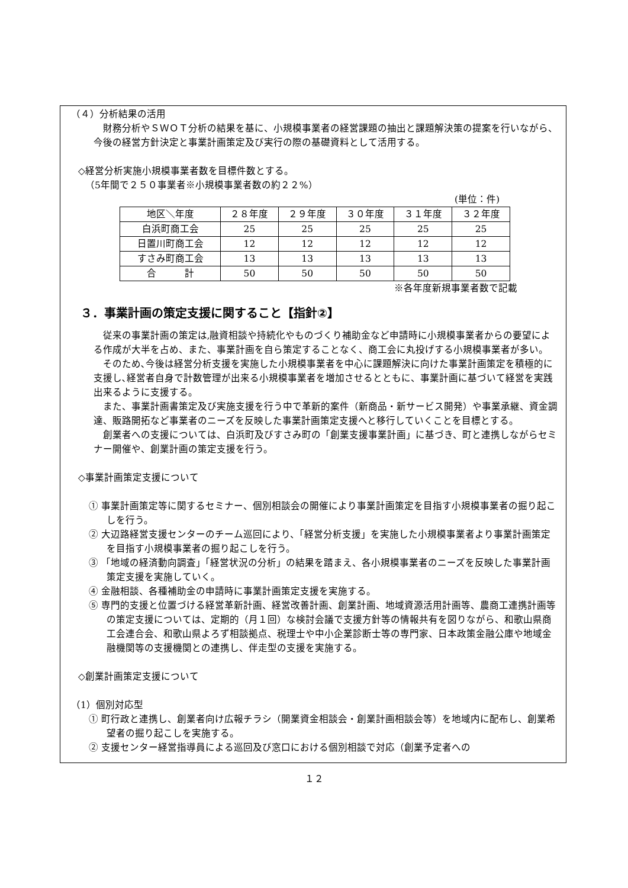（４）分析結果の活用
財務分析やＳＷＯＴ分析の結果を基に、小規模事業者の経営課題の抽出と課題解決策の提案を行いながら、今後の経営方針決定と事業計画策定及び実行の際の基礎資料として活用する。
◇経営分析実施小規模事業者数を目標件数とする。
（5年間で２５０事業者※小規模事業者数の約２２%）
(単位：件)
| 地区＼年度 | ２８年度 | ２９年度 | ３０年度 | ３１年度 | ３２年度 |
| --- | --- | --- | --- | --- | --- |
| 白浜町商工会 | 25 | 25 | 25 | 25 | 25 |
| 日置川町商工会 | 12 | 12 | 12 | 12 | 12 |
| すさみ町商工会 | 13 | 13 | 13 | 13 | 13 |
| 合 計 | 50 | 50 | 50 | 50 | 50 |
※各年度新規事業者数で記載
３．事業計画の策定支援に関すること【指針②】
従来の事業計画の策定は,融資相談や持続化やものづくり補助金など申請時に小規模事業者からの要望による作成が大半を占め、また、事業計画を自ら策定することなく、商工会に丸投げする小規模事業者が多い。
そのため､今後は経営分析支援を実施した小規模事業者を中心に課題解決に向けた事業計画策定を積極的に支援し､経営者自身で計数管理が出来る小規模事業者を増加させるとともに、事業計画に基づいて経営を実践出来るように支援する。
また、事業計画書策定及び実施支援を行う中で革新的案件（新商品・新サービス開発）や事業承継、資金調達、販路開拓など事業者のニーズを反映した事業計画策定支援へと移行していくことを目標とする。
創業者への支援については、白浜町及びすさみ町の「創業支援事業計画」に基づき、町と連携しながらセミナー開催や、創業計画の策定支援を行う。
◇事業計画策定支援について
① 事業計画策定等に関するセミナー、個別相談会の開催により事業計画策定を目指す小規模事業者の掘り起こしを行う。
② 大辺路経営支援センターのチーム巡回により、「経営分析支援」を実施した小規模事業者より事業計画策定を目指す小規模事業者の掘り起こしを行う。
③ 「地域の経済動向調査」「経営状況の分析」の結果を踏まえ、各小規模事業者のニーズを反映した事業計画策定支援を実施していく。
④ 金融相談、各種補助金の申請時に事業計画策定支援を実施する。
⑤ 専門的支援と位置づける経営革新計画、経営改善計画、創業計画、地域資源活用計画等、農商工連携計画等の策定支援については、定期的（月１回）な検討会議で支援方針等の情報共有を図りながら、和歌山県商工会連合会、和歌山県よろず相談拠点、税理士や中小企業診断士等の専門家、日本政策金融公庫や地域金融機関等の支援機関との連携し、伴走型の支援を実施する。
◇創業計画策定支援について
（1）個別対応型
① 町行政と連携し、創業者向け広報チラシ（開業資金相談会・創業計画相談会等）を地域内に配布し、創業希望者の掘り起こしを実施する。
② 支援センター経営指導員による巡回及び窓口における個別相談で対応（創業予定者への
１２